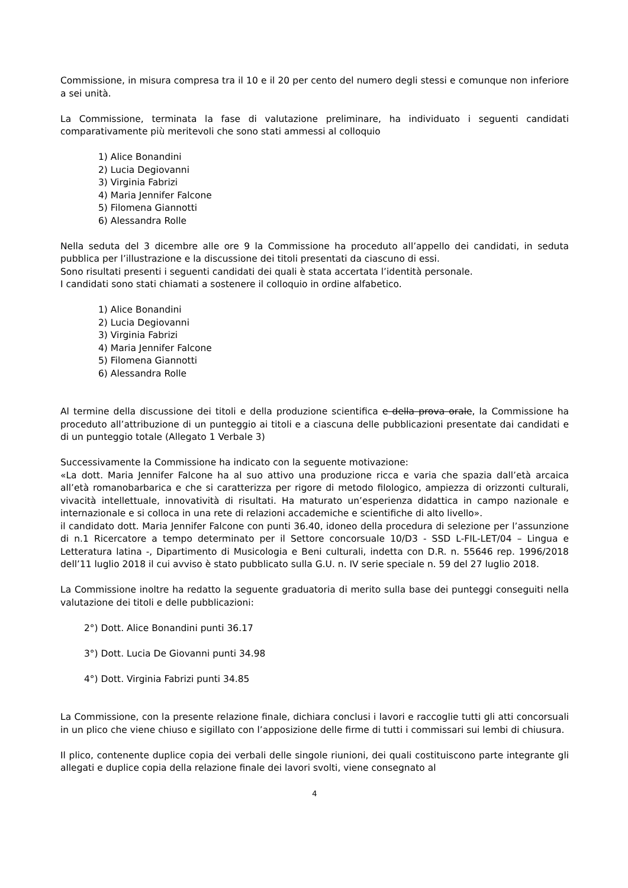Commissione, in misura compresa tra il 10 e il 20 per cento del numero degli stessi e comunque non inferiore a sei unità.
La Commissione, terminata la fase di valutazione preliminare, ha individuato i seguenti candidati comparativamente più meritevoli che sono stati ammessi al colloquio
1) Alice Bonandini
2) Lucia Degiovanni
3) Virginia Fabrizi
4) Maria Jennifer Falcone
5) Filomena Giannotti
6) Alessandra Rolle
Nella seduta del 3 dicembre alle ore 9 la Commissione ha proceduto all’appello dei candidati, in seduta pubblica per l’illustrazione e la discussione dei titoli presentati da ciascuno di essi.
Sono risultati presenti i seguenti candidati dei quali è stata accertata l’identità personale.
I candidati sono stati chiamati a sostenere il colloquio in ordine alfabetico.
1) Alice Bonandini
2) Lucia Degiovanni
3) Virginia Fabrizi
4) Maria Jennifer Falcone
5) Filomena Giannotti
6) Alessandra Rolle
Al termine della discussione dei titoli e della produzione scientifica e della prova orale, la Commissione ha proceduto all’attribuzione di un punteggio ai titoli e a ciascuna delle pubblicazioni presentate dai candidati e di un punteggio totale (Allegato 1 Verbale 3)
Successivamente la Commissione ha indicato con la seguente motivazione:
«La dott. Maria Jennifer Falcone ha al suo attivo una produzione ricca e varia che spazia dall’età arcaica all’età romanobarbarica e che si caratterizza per rigore di metodo filologico, ampiezza di orizzonti culturali, vivacità intellettuale, innovatività di risultati. Ha maturato un’esperienza didattica in campo nazionale e internazionale e si colloca in una rete di relazioni accademiche e scientifiche di alto livello».
il candidato dott. Maria Jennifer Falcone con punti 36.40, idoneo della procedura di selezione per l’assunzione di n.1 Ricercatore a tempo determinato per il Settore concorsuale 10/D3 - SSD L-FIL-LET/04 – Lingua e Letteratura latina -, Dipartimento di Musicologia e Beni culturali, indetta con D.R. n. 55646 rep. 1996/2018 dell’11 luglio 2018 il cui avviso è stato pubblicato sulla G.U. n. IV serie speciale n. 59 del 27 luglio 2018.
La Commissione inoltre ha redatto la seguente graduatoria di merito sulla base dei punteggi conseguiti nella valutazione dei titoli e delle pubblicazioni:
2°) Dott. Alice Bonandini punti 36.17
3°) Dott. Lucia De Giovanni punti 34.98
4°) Dott. Virginia Fabrizi punti 34.85
La Commissione, con la presente relazione finale, dichiara conclusi i lavori e raccoglie tutti gli atti concorsuali in un plico che viene chiuso e sigillato con l’apposizione delle firme di tutti i commissari sui lembi di chiusura.
Il plico, contenente duplice copia dei verbali delle singole riunioni, dei quali costituiscono parte integrante gli allegati e duplice copia della relazione finale dei lavori svolti, viene consegnato al
4